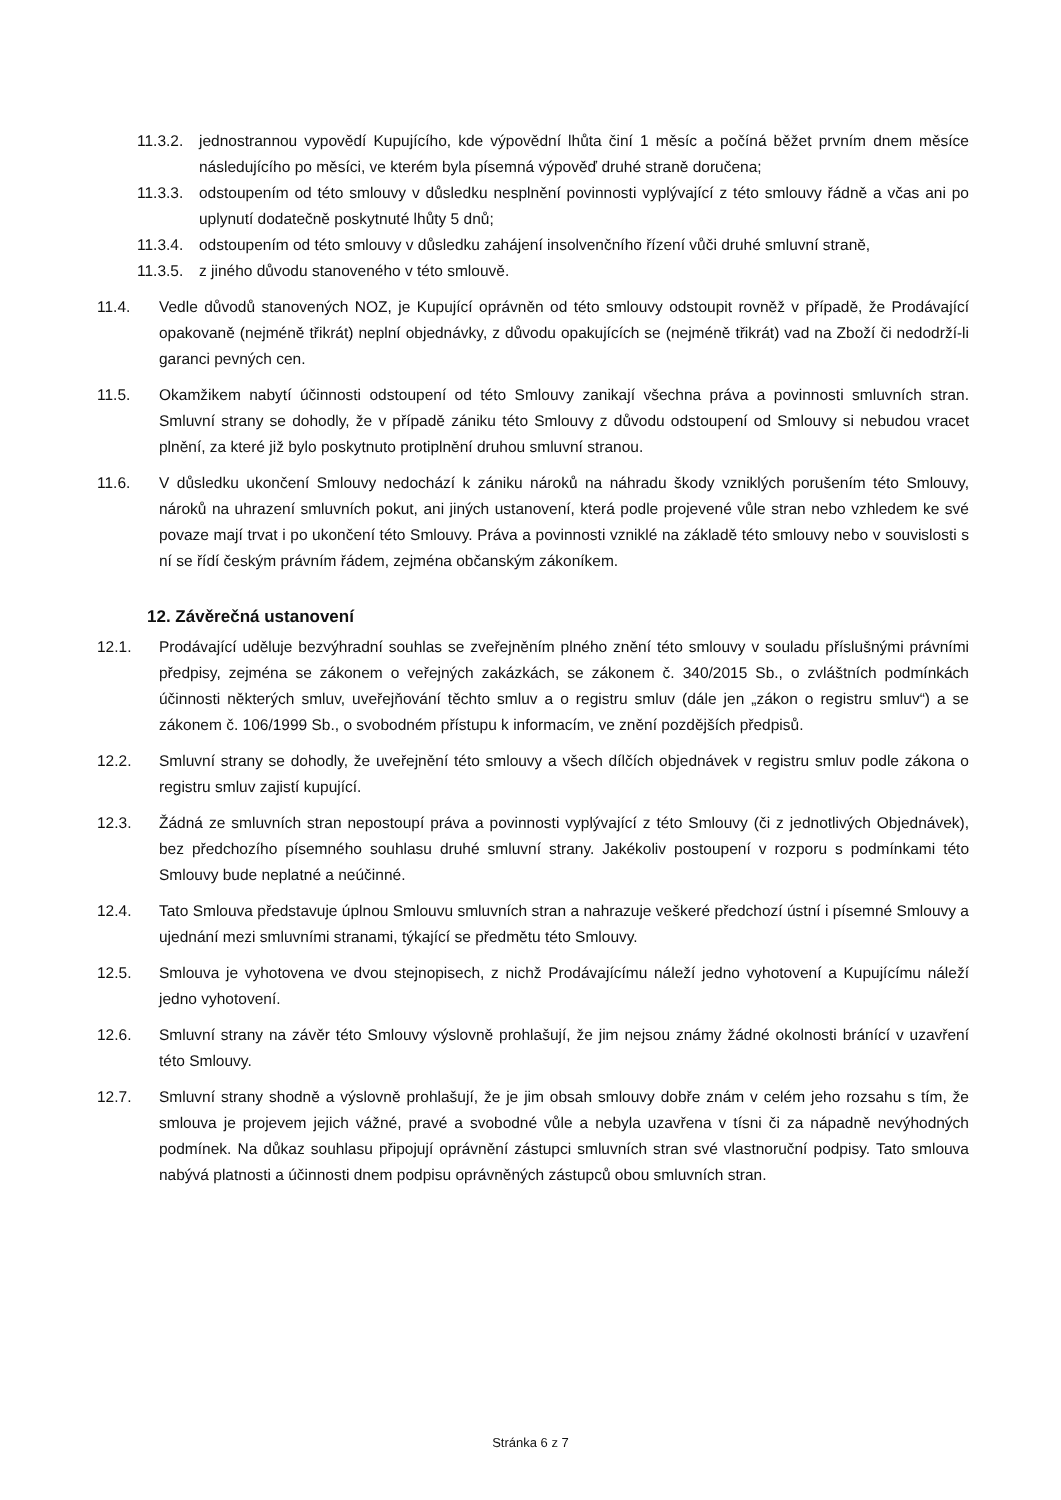11.3.2. jednostrannou vypovědí Kupujícího, kde výpovědní lhůta činí 1 měsíc a počíná běžet prvním dnem měsíce následujícího po měsíci, ve kterém byla písemná výpověď druhé straně doručena;
11.3.3. odstoupením od této smlouvy v důsledku nesplnění povinnosti vyplývající z této smlouvy řádně a včas ani po uplynutí dodatečně poskytnuté lhůty 5 dnů;
11.3.4. odstoupením od této smlouvy v důsledku zahájení insolvenčního řízení vůči druhé smluvní straně,
11.3.5. z jiného důvodu stanoveného v této smlouvě.
11.4. Vedle důvodů stanovených NOZ, je Kupující oprávněn od této smlouvy odstoupit rovněž v případě, že Prodávající opakovaně (nejméně třikrát) neplní objednávky, z důvodu opakujících se (nejméně třikrát) vad na Zboží či nedodrží-li garanci pevných cen.
11.5. Okamžikem nabytí účinnosti odstoupení od této Smlouvy zanikají všechna práva a povinnosti smluvních stran. Smluvní strany se dohodly, že v případě zániku této Smlouvy z důvodu odstoupení od Smlouvy si nebudou vracet plnění, za které již bylo poskytnuto protiplnění druhou smluvní stranou.
11.6. V důsledku ukončení Smlouvy nedochází k zániku nároků na náhradu škody vzniklých porušením této Smlouvy, nároků na uhrazení smluvních pokut, ani jiných ustanovení, která podle projevené vůle stran nebo vzhledem ke své povaze mají trvat i po ukončení této Smlouvy. Práva a povinnosti vzniklé na základě této smlouvy nebo v souvislosti s ní se řídí českým právním řádem, zejména občanským zákoníkem.
12. Závěrečná ustanovení
12.1. Prodávající uděluje bezvýhradní souhlas se zveřejněním plného znění této smlouvy v souladu příslušnými právními předpisy, zejména se zákonem o veřejných zakázkách, se zákonem č. 340/2015 Sb., o zvláštních podmínkách účinnosti některých smluv, uveřejňování těchto smluv a o registru smluv (dále jen „zákon o registru smluv“) a se zákonem č. 106/1999 Sb., o svobodném přístupu k informacím, ve znění pozdějších předpisů.
12.2. Smluvní strany se dohodly, že uveřejnění této smlouvy a všech dílčích objednávek v registru smluv podle zákona o registru smluv zajistí kupující.
12.3. Žádná ze smluvních stran nepostoupí práva a povinnosti vyplývající z této Smlouvy (či z jednotlivých Objednávek), bez předchozího písemného souhlasu druhé smluvní strany. Jakékoliv postoupení v rozporu s podmínkami této Smlouvy bude neplatné a neúčinné.
12.4. Tato Smlouva představuje úplnou Smlouvu smluvních stran a nahrazuje veškeré předchozí ústní i písemné Smlouvy a ujednání mezi smluvními stranami, týkající se předmětu této Smlouvy.
12.5. Smlouva je vyhotovena ve dvou stejnopisech, z nichž Prodávajícímu náleží jedno vyhotovení a Kupujícímu náleží jedno vyhotovení.
12.6. Smluvní strany na závěr této Smlouvy výslovně prohlašují, že jim nejsou známy žádné okolnosti bránící v uzavření této Smlouvy.
12.7. Smluvní strany shodně a výslovně prohlašují, že je jim obsah smlouvy dobře znám v celém jeho rozsahu s tím, že smlouva je projevem jejich vážné, pravé a svobodné vůle a nebyla uzavřena v tísni či za nápadně nevýhodných podmínek. Na důkaz souhlasu připojují oprávnění zástupci smluvních stran své vlastnoruční podpisy. Tato smlouva nabývá platnosti a účinnosti dnem podpisu oprávněných zástupců obou smluvních stran.
Stránka 6 z 7